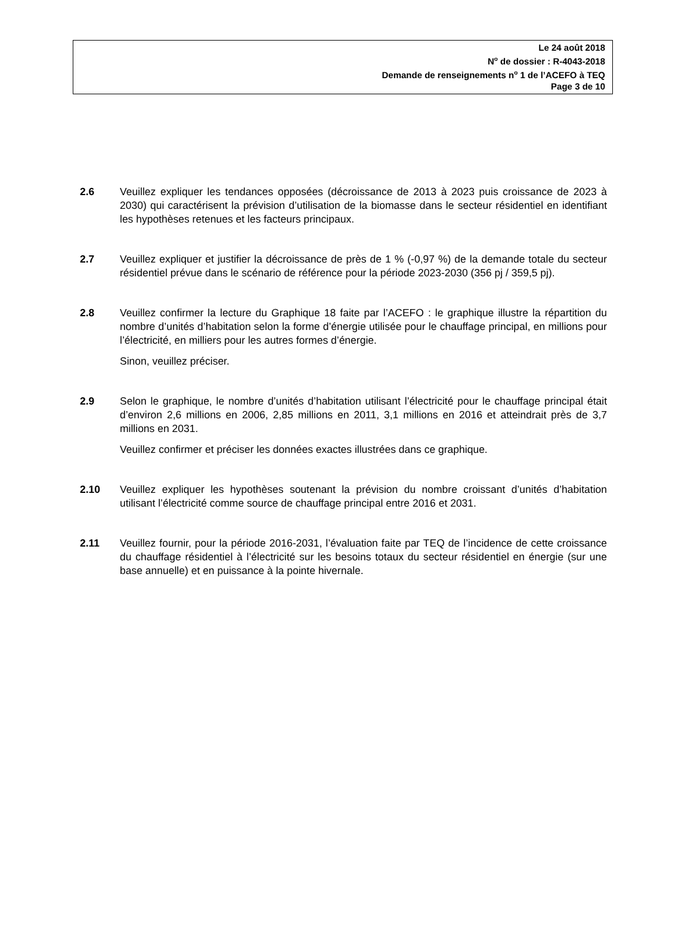Le 24 août 2018
N<sup>o</sup> de dossier : R-4043-2018
Demande de renseignements n<sup>o</sup> 1 de l’ACEFO à TEQ
Page 3 de 10
2.6 Veuillez expliquer les tendances opposées (décroissance de 2013 à 2023 puis croissance de 2023 à 2030) qui caractérisent la prévision d’utilisation de la biomasse dans le secteur résidentiel en identifiant les hypothèses retenues et les facteurs principaux.
2.7 Veuillez expliquer et justifier la décroissance de près de 1 % (-0,97 %) de la demande totale du secteur résidentiel prévue dans le scénario de référence pour la période 2023-2030 (356 pj / 359,5 pj).
2.8 Veuillez confirmer la lecture du Graphique 18 faite par l’ACEFO : le graphique illustre la répartition du nombre d’unités d’habitation selon la forme d’énergie utilisée pour le chauffage principal, en millions pour l’électricité, en milliers pour les autres formes d’énergie.
Sinon, veuillez préciser.
2.9 Selon le graphique, le nombre d’unités d’habitation utilisant l’électricité pour le chauffage principal était d’environ 2,6 millions en 2006, 2,85 millions en 2011, 3,1 millions en 2016 et atteindrait près de 3,7 millions en 2031.
Veuillez confirmer et préciser les données exactes illustrées dans ce graphique.
2.10 Veuillez expliquer les hypothèses soutenant la prévision du nombre croissant d’unités d’habitation utilisant l’électricité comme source de chauffage principal entre 2016 et 2031.
2.11 Veuillez fournir, pour la période 2016-2031, l’évaluation faite par TEQ de l’incidence de cette croissance du chauffage résidentiel à l’électricité sur les besoins totaux du secteur résidentiel en énergie (sur une base annuelle) et en puissance à la pointe hivernale.